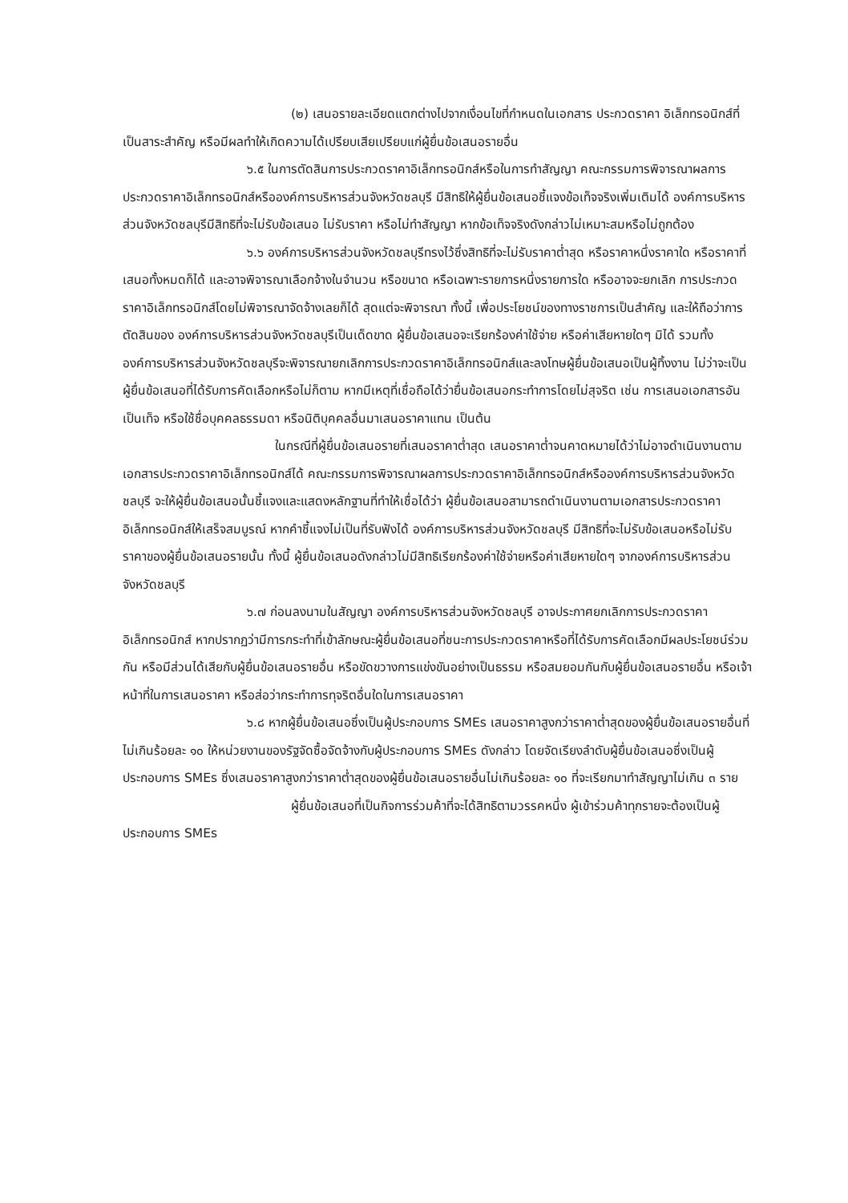(๒) เสนอรายละเอียดแตกต่างไปจากเงื่อนไขที่กำหนดในเอกสาร ประกวดราคา อิเล็กทรอนิกส์ที่เป็นสาระสำคัญ หรือมีผลทำให้เกิดความได้เปรียบเสียเปรียบแก่ผู้ยื่นข้อเสนอรายอื่น
๖.๕ ในการตัดสินการประกวดราคาอิเล็กทรอนิกส์หรือในการทำสัญญา คณะกรรมการพิจารณาผลการประกวดราคาอิเล็กทรอนิกส์หรือองค์การบริหารส่วนจังหวัดชลบุรี มีสิทธิให้ผู้ยื่นข้อเสนอชี้แจงข้อเท็จจริงเพิ่มเติมได้ องค์การบริหารส่วนจังหวัดชลบุรีมีสิทธิที่จะไม่รับข้อเสนอ ไม่รับราคา หรือไม่ทำสัญญา หากข้อเท็จจริงดังกล่าวไม่เหมาะสมหรือไม่ถูกต้อง
๖.๖ องค์การบริหารส่วนจังหวัดชลบุรีทรงไว้ซึ่งสิทธิที่จะไม่รับราคาต่ำสุด หรือราคาหนึ่งราคาใด หรือราคาที่เสนอทั้งหมดก็ได้ และอาจพิจารณาเลือกจ้างในจำนวน หรือขนาด หรือเฉพาะรายการหนึ่งรายการใด หรืออาจจะยกเลิก การประกวดราคาอิเล็กทรอนิกส์โดยไม่พิจารณาจัดจ้างเลยก็ได้ สุดแต่จะพิจารณา ทั้งนี้ เพื่อประโยชน์ของทางราชการเป็นสำคัญ และให้ถือว่าการตัดสินของ องค์การบริหารส่วนจังหวัดชลบุรีเป็นเด็ดขาด ผู้ยื่นข้อเสนอจะเรียกร้องค่าใช้จ่าย หรือค่าเสียหายใดๆ มิได้ รวมทั้ง องค์การบริหารส่วนจังหวัดชลบุรีจะพิจารณายกเลิกการประกวดราคาอิเล็กทรอนิกส์และลงโทษผู้ยื่นข้อเสนอเป็นผู้ทิ้งงาน ไม่ว่าจะเป็นผู้ยื่นข้อเสนอที่ได้รับการคัดเลือกหรือไม่ก็ตาม หากมีเหตุที่เชื่อถือได้ว่ายื่นข้อเสนอกระทำการโดยไม่สุจริต เช่น การเสนอเอกสารอันเป็นเท็จ หรือใช้ชื่อบุคคลธรรมดา หรือนิติบุคคลอื่นมาเสนอราคาแทน เป็นต้น
ในกรณีที่ผู้ยื่นข้อเสนอรายที่เสนอราคาต่ำสุด เสนอราคาต่ำจนคาดหมายได้ว่าไม่อาจดำเนินงานตามเอกสารประกวดราคาอิเล็กทรอนิกส์ได้ คณะกรรมการพิจารณาผลการประกวดราคาอิเล็กทรอนิกส์หรือองค์การบริหารส่วนจังหวัดชลบุรี จะให้ผู้ยื่นข้อเสนอนั้นชี้แจงและแสดงหลักฐานที่ทำให้เชื่อได้ว่า ผู้ยื่นข้อเสนอสามารถดำเนินงานตามเอกสารประกวดราคาอิเล็กทรอนิกส์ให้เสร็จสมบูรณ์ หากคำชี้แจงไม่เป็นที่รับฟังได้ องค์การบริหารส่วนจังหวัดชลบุรี มีสิทธิที่จะไม่รับข้อเสนอหรือไม่รับราคาของผู้ยื่นข้อเสนอรายนั้น ทั้งนี้ ผู้ยื่นข้อเสนอดังกล่าวไม่มีสิทธิเรียกร้องค่าใช้จ่ายหรือค่าเสียหายใดๆ จากองค์การบริหารส่วนจังหวัดชลบุรี
๖.๗ ก่อนลงนามในสัญญา องค์การบริหารส่วนจังหวัดชลบุรี อาจประกาศยกเลิกการประกวดราคาอิเล็กทรอนิกส์ หากปรากฏว่ามีการกระทำที่เข้าลักษณะผู้ยื่นข้อเสนอที่ชนะการประกวดราคาหรือที่ได้รับการคัดเลือกมีผลประโยชน์ร่วมกัน หรือมีส่วนได้เสียกับผู้ยื่นข้อเสนอรายอื่น หรือขัดขวางการแข่งขันอย่างเป็นธรรม หรือสมยอมกันกับผู้ยื่นข้อเสนอรายอื่น หรือเจ้าหน้าที่ในการเสนอราคา หรือส่อว่ากระทำการทุจริตอื่นใดในการเสนอราคา
๖.๘ หากผู้ยื่นข้อเสนอซึ่งเป็นผู้ประกอบการ SMEs เสนอราคาสูงกว่าราคาต่ำสุดของผู้ยื่นข้อเสนอรายอื่นที่ไม่เกินร้อยละ ๑๐ ให้หน่วยงานของรัฐจัดซื้อจัดจ้างกับผู้ประกอบการ SMEs ดังกล่าว โดยจัดเรียงลำดับผู้ยื่นข้อเสนอซึ่งเป็นผู้ประกอบการ SMEs ซึ่งเสนอราคาสูงกว่าราคาต่ำสุดของผู้ยื่นข้อเสนอรายอื่นไม่เกินร้อยละ ๑๐ ที่จะเรียกมาทำสัญญาไม่เกิน ๓ ราย
ผู้ยื่นข้อเสนอที่เป็นกิจการร่วมค้าที่จะได้สิทธิตามวรรคหนึ่ง ผู้เข้าร่วมค้าทุกรายจะต้องเป็นผู้ประกอบการ SMEs